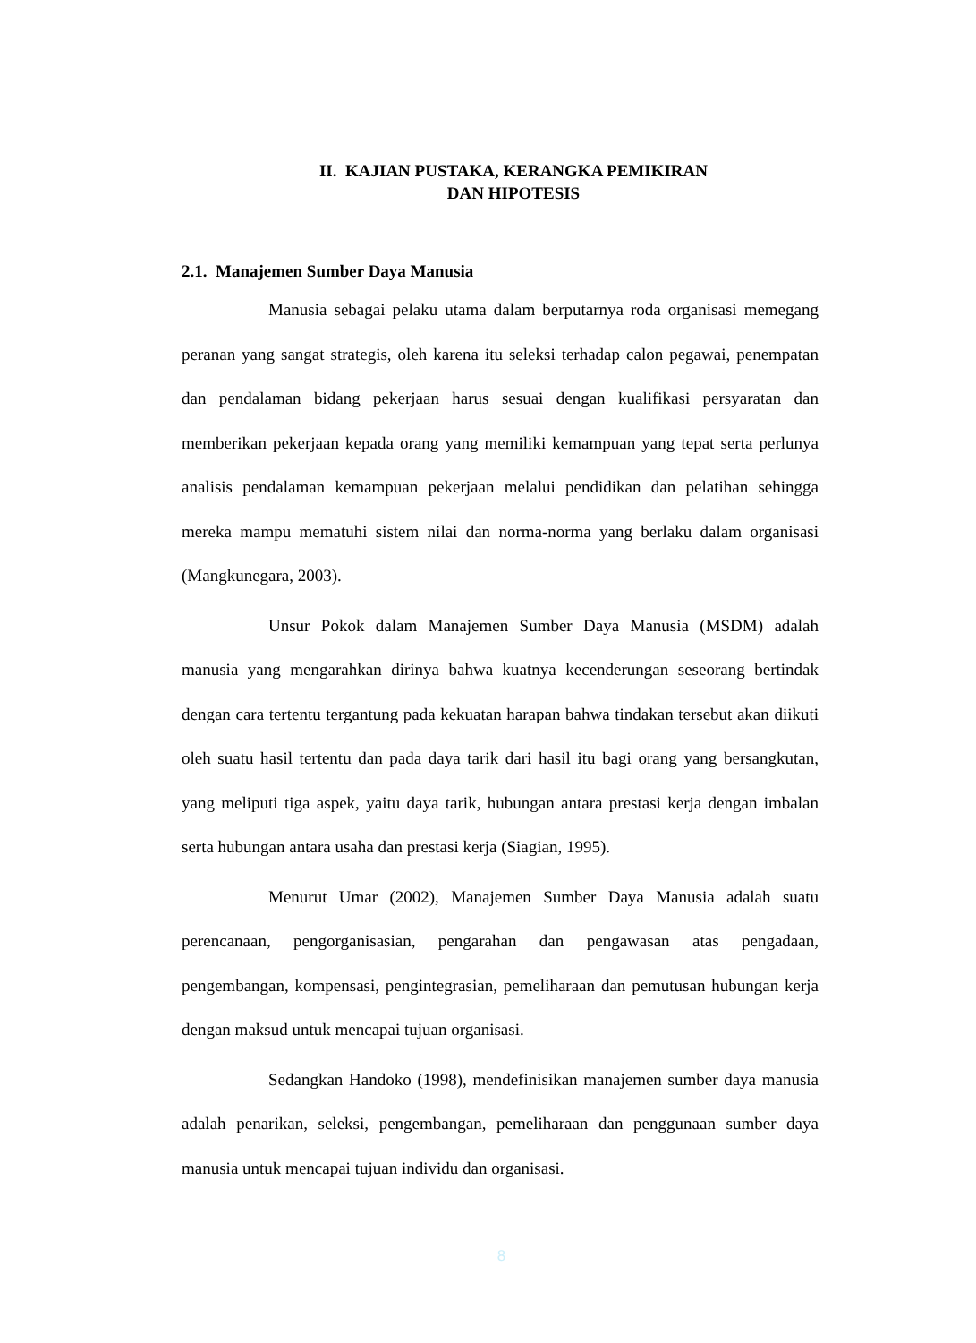II. KAJIAN PUSTAKA, KERANGKA PEMIKIRAN
DAN HIPOTESIS
2.1. Manajemen Sumber Daya Manusia
Manusia sebagai pelaku utama dalam berputarnya roda organisasi memegang peranan yang sangat strategis, oleh karena itu seleksi terhadap calon pegawai, penempatan dan pendalaman bidang pekerjaan harus sesuai dengan kualifikasi persyaratan dan memberikan pekerjaan kepada orang yang memiliki kemampuan yang tepat serta perlunya analisis pendalaman kemampuan pekerjaan melalui pendidikan dan pelatihan sehingga mereka mampu mematuhi sistem nilai dan norma-norma yang berlaku dalam organisasi (Mangkunegara, 2003).
Unsur Pokok dalam Manajemen Sumber Daya Manusia (MSDM) adalah manusia yang mengarahkan dirinya bahwa kuatnya kecenderungan seseorang bertindak dengan cara tertentu tergantung pada kekuatan harapan bahwa tindakan tersebut akan diikuti oleh suatu hasil tertentu dan pada daya tarik dari hasil itu bagi orang yang bersangkutan, yang meliputi tiga aspek, yaitu daya tarik, hubungan antara prestasi kerja dengan imbalan serta hubungan antara usaha dan prestasi kerja (Siagian, 1995).
Menurut Umar (2002), Manajemen Sumber Daya Manusia adalah suatu perencanaan, pengorganisasian, pengarahan dan pengawasan atas pengadaan, pengembangan, kompensasi, pengintegrasian, pemeliharaan dan pemutusan hubungan kerja dengan maksud untuk mencapai tujuan organisasi.
Sedangkan Handoko (1998), mendefinisikan manajemen sumber daya manusia adalah penarikan, seleksi, pengembangan, pemeliharaan dan penggunaan sumber daya manusia untuk mencapai tujuan individu dan organisasi.
8